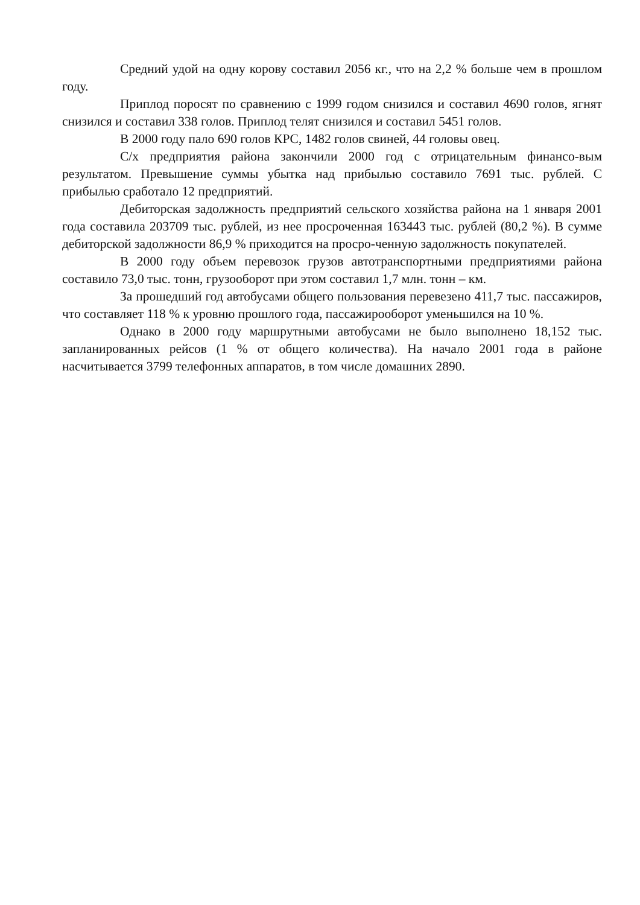Средний удой на одну корову составил 2056 кг., что на 2,2 % больше чем в прошлом году.
Приплод поросят по сравнению с 1999 годом снизился и составил 4690 голов, ягнят снизился и составил 338 голов. Приплод телят снизился и составил 5451 голов.
В 2000 году пало 690 голов КРС, 1482 голов свиней, 44 головы овец.
С/х предприятия района закончили 2000 год с отрицательным финансо-вым результатом. Превышение суммы убытка над прибылью составило 7691 тыс. рублей. С прибылью сработало 12 предприятий.
Дебиторская задолжность предприятий сельского хозяйства района на 1 января 2001 года составила 203709 тыс. рублей, из нее просроченная 163443 тыс. рублей (80,2 %). В сумме дебиторской задолжности 86,9 % приходится на просро-ченную задолжность покупателей.
В 2000 году объем перевозок грузов автотранспортными предприятиями района составило 73,0 тыс. тонн, грузооборот при этом составил 1,7 млн. тонн – км.
За прошедший год автобусами общего пользования перевезено 411,7 тыс. пассажиров, что составляет 118 % к уровню прошлого года, пассажирооборот уменьшился на 10 %.
Однако в 2000 году маршрутными автобусами не было выполнено 18,152 тыс. запланированных рейсов (1 % от общего количества). На начало 2001 года в районе насчитывается 3799 телефонных аппаратов, в том числе домашних 2890.